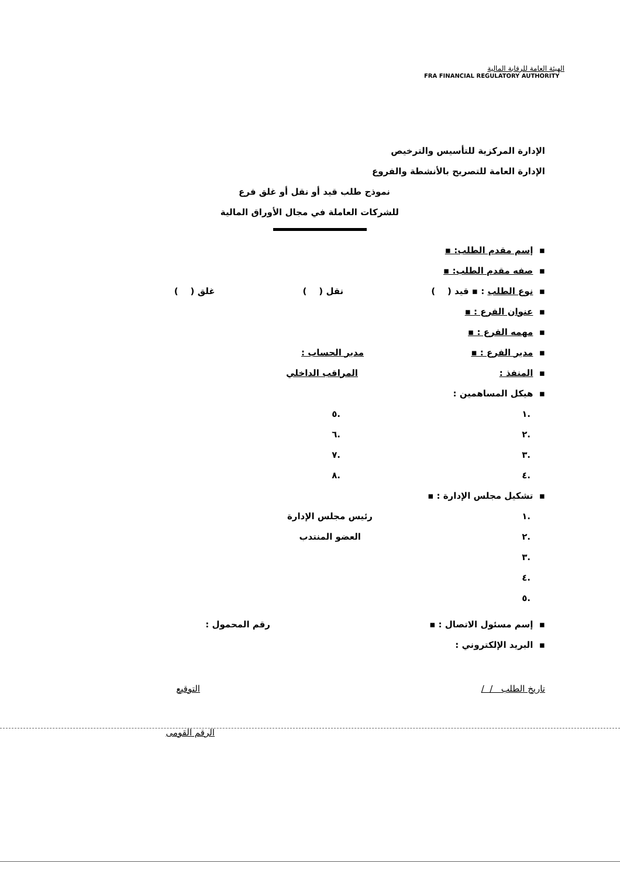الهيئة العامة للرقابة المالية
FRA FINANCIAL REGULATORY AUTHORITY
الإدارة المركزية للتأسيس والترخيص
الإدارة العامة للتصريح بالأنشطة والفروع
نموذج طلب قيد أو نقل أو غلق فرع
للشركات العاملة في مجال الأوراق المالية
▪ إسم مقدم الطلب: ▪
▪ صفه مقدم الطلب: ▪
▪ نوع الطلب : ▪ قيد ( ) نقل ( ) غلق ( )
▪ عنوان الفرع : ▪
▪ مهمه الفرع : ▪
▪ مدير الفرع : ▪ مدير الحساب :
▪ المنفذ : المراقب الداخلي
▪ هيكل المساهمين :
.١.٥
.٢.٦
.٣.٧
.٤.٨
▪ تشكيل مجلس الإدارة : ▪
.١ رئيس مجلس الإدارة
.٢ العضو المنتدب
.٣
.٤
.٥
▪ إسم مسئول الاتصال : ▪ رقم المحمول :
▪ البريد الإلكتروني :
تاريخ الطلب / / التوقيع
الرقم القومى